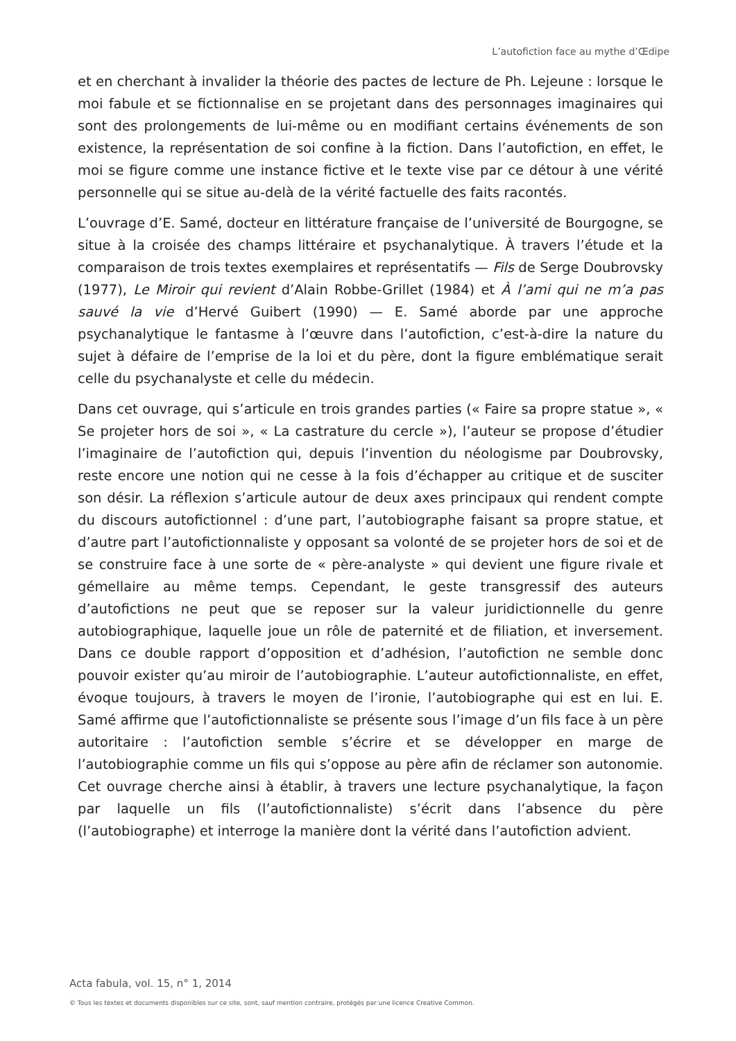L’autofiction face au mythe d’Œdipe
et en cherchant à invalider la théorie des pactes de lecture de Ph. Lejeune : lorsque le moi fabule et se fictionnalise en se projetant dans des personnages imaginaires qui sont des prolongements de lui-même ou en modifiant certains événements de son existence, la représentation de soi confine à la fiction. Dans l’autofiction, en effet, le moi se figure comme une instance fictive et le texte vise par ce détour à une vérité personnelle qui se situe au-delà de la vérité factuelle des faits racontés.
L’ouvrage d’E. Samé, docteur en littérature française de l’université de Bourgogne, se situe à la croisée des champs littéraire et psychanalytique. À travers l’étude et la comparaison de trois textes exemplaires et représentatifs — Fils de Serge Doubrovsky (1977), Le Miroir qui revient d’Alain Robbe-Grillet (1984) et À l’ami qui ne m’a pas sauvé la vie d’Hervé Guibert (1990) — E. Samé aborde par une approche psychanalytique le fantasme à l’œuvre dans l’autofiction, c’est-à-dire la nature du sujet à défaire de l’emprise de la loi et du père, dont la figure emblématique serait celle du psychanalyste et celle du médecin.
Dans cet ouvrage, qui s’articule en trois grandes parties (« Faire sa propre statue », « Se projeter hors de soi », « La castrature du cercle »), l’auteur se propose d’étudier l’imaginaire de l’autofiction qui, depuis l’invention du néologisme par Doubrovsky, reste encore une notion qui ne cesse à la fois d’échapper au critique et de susciter son désir. La réflexion s’articule autour de deux axes principaux qui rendent compte du discours autofictionnel : d’une part, l’autobiographe faisant sa propre statue, et d’autre part l’autofictionnaliste y opposant sa volonté de se projeter hors de soi et de se construire face à une sorte de « père-analyste » qui devient une figure rivale et gémellaire au même temps. Cependant, le geste transgressif des auteurs d’autofictions ne peut que se reposer sur la valeur juridictionnelle du genre autobiographique, laquelle joue un rôle de paternité et de filiation, et inversement. Dans ce double rapport d’opposition et d’adhésion, l’autofiction ne semble donc pouvoir exister qu’au miroir de l’autobiographie. L’auteur autofictionnaliste, en effet, évoque toujours, à travers le moyen de l’ironie, l’autobiographe qui est en lui. E. Samé affirme que l’autofictionnaliste se présente sous l’image d’un fils face à un père autoritaire : l’autofiction semble s’écrire et se développer en marge de l’autobiographie comme un fils qui s’oppose au père afin de réclamer son autonomie. Cet ouvrage cherche ainsi à établir, à travers une lecture psychanalytique, la façon par laquelle un fils (l’autofictionnaliste) s’écrit dans l’absence du père (l’autobiographe) et interroge la manière dont la vérité dans l’autofiction advient.
Acta fabula, vol. 15, n° 1, 2014
© Tous les textes et documents disponibles sur ce site, sont, sauf mention contraire, protégés par une licence Creative Common.